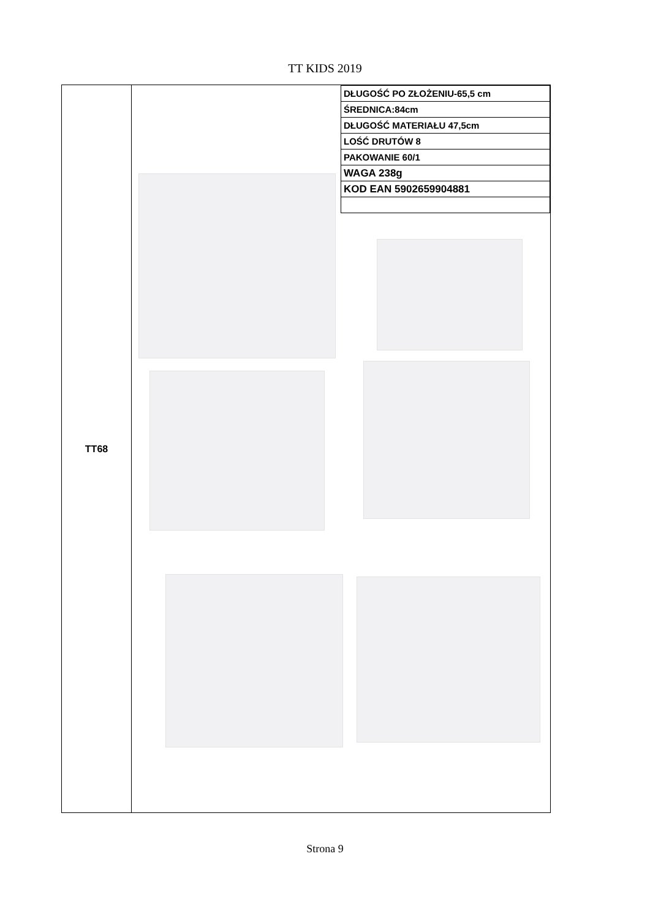TT KIDS 2019
TT68
| DŁUGOŚĆ PO ZŁOŻENIU-65,5 cm |
| ŚREDNICA:84cm |
| DŁUGOŚĆ MATERIAŁU 47,5cm |
| LOŚĆ DRUTÓW 8 |
| PAKOWANIE 60/1 |
| WAGA 238g |
| KOD EAN 5902659904881 |
Strona 9